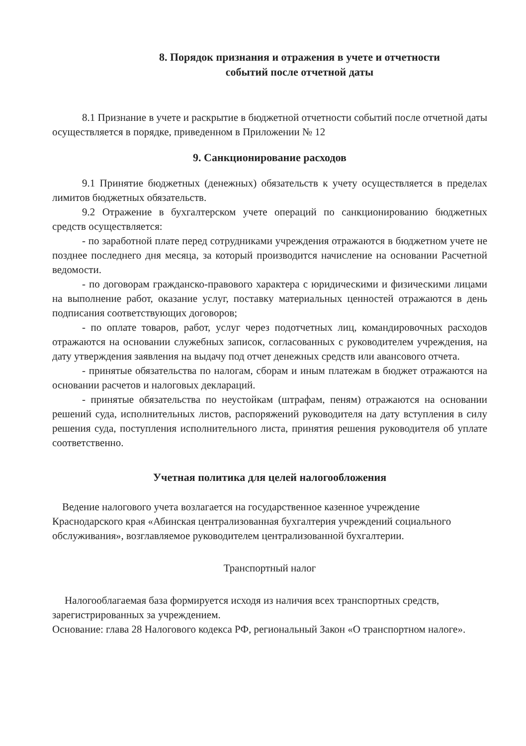8. Порядок признания и отражения в учете и отчетности
событий после отчетной даты
8.1 Признание в учете и раскрытие в бюджетной отчетности событий после отчетной даты осуществляется в порядке, приведенном в Приложении № 12
9. Санкционирование расходов
9.1 Принятие бюджетных (денежных) обязательств к учету осуществляется в пределах лимитов бюджетных обязательств.
9.2 Отражение в бухгалтерском учете операций по санкционированию бюджетных средств осуществляется:
- по заработной плате перед сотрудниками учреждения отражаются в бюджетном учете не позднее последнего дня месяца, за который производится начисление на основании Расчетной ведомости.
- по договорам гражданско-правового характера с юридическими и физическими лицами на выполнение работ, оказание услуг, поставку материальных ценностей отражаются в день подписания соответствующих договоров;
- по оплате товаров, работ, услуг через подотчетных лиц, командировочных расходов отражаются на основании служебных записок, согласованных с руководителем учреждения, на дату утверждения заявления на выдачу под отчет денежных средств или авансового отчета.
- принятые обязательства по налогам, сборам и иным платежам в бюджет отражаются на основании расчетов и налоговых деклараций.
- принятые обязательства по неустойкам (штрафам, пеням) отражаются на основании решений суда, исполнительных листов, распоряжений руководителя на дату вступления в силу решения суда, поступления исполнительного листа, принятия решения руководителя об уплате соответственно.
Учетная политика для целей налогообложения
Ведение налогового учета возлагается на государственное казенное учреждение Краснодарского края «Абинская централизованная бухгалтерия учреждений социального обслуживания», возглавляемое руководителем централизованной бухгалтерии.
Транспортный налог
Налогооблагаемая база формируется исходя из наличия всех транспортных средств, зарегистрированных за учреждением.
Основание: глава 28 Налогового кодекса РФ, региональный Закон «О транспортном налоге».